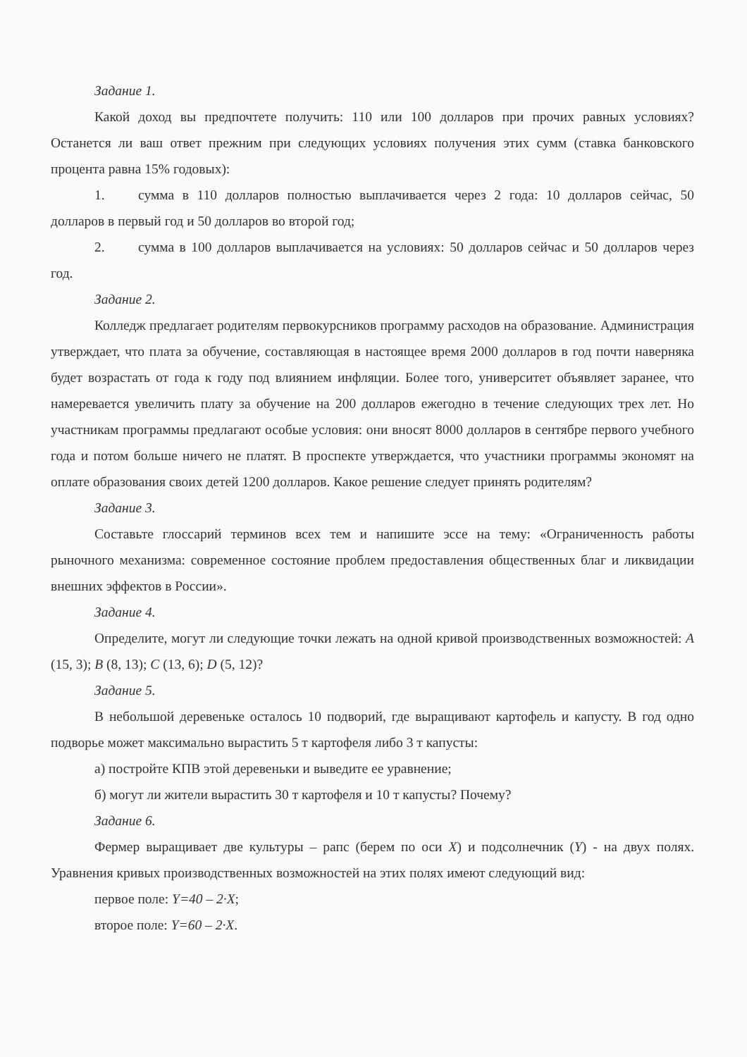Задание 1.
Какой доход вы предпочтете получить: 110 или 100 долларов при прочих равных условиях? Останется ли ваш ответ прежним при следующих условиях получения этих сумм (ставка банковского процента равна 15% годовых):
1. сумма в 110 долларов полностью выплачивается через 2 года: 10 долларов сейчас, 50 долларов в первый год и 50 долларов во второй год;
2. сумма в 100 долларов выплачивается на условиях: 50 долларов сейчас и 50 долларов через год.
Задание 2.
Колледж предлагает родителям первокурсников программу расходов на образование. Администрация утверждает, что плата за обучение, составляющая в настоящее время 2000 долларов в год почти наверняка будет возрастать от года к году под влиянием инфляции. Более того, университет объявляет заранее, что намеревается увеличить плату за обучение на 200 долларов ежегодно в течение следующих трех лет. Но участникам программы предлагают особые условия: они вносят 8000 долларов в сентябре первого учебного года и потом больше ничего не платят. В проспекте утверждается, что участники программы экономят на оплате образования своих детей 1200 долларов. Какое решение следует принять родителям?
Задание 3.
Составьте глоссарий терминов всех тем и напишите эссе на тему: «Ограниченность работы рыночного механизма: современное состояние проблем предоставления общественных благ и ликвидации внешних эффектов в России».
Задание 4.
Определите, могут ли следующие точки лежать на одной кривой производственных возможностей: A (15, 3); B (8, 13); C (13, 6); D (5, 12)?
Задание 5.
В небольшой деревеньке осталось 10 подворий, где выращивают картофель и капусту. В год одно подворье может максимально вырастить 5 т картофеля либо 3 т капусты:
а) постройте КПВ этой деревеньки и выведите ее уравнение;
б) могут ли жители вырастить 30 т картофеля и 10 т капусты? Почему?
Задание 6.
Фермер выращивает две культуры – рапс (берем по оси X) и подсолнечник (Y) - на двух полях. Уравнения кривых производственных возможностей на этих полях имеют следующий вид:
первое поле: Y=40 – 2·X;
второе поле: Y=60 – 2·X.